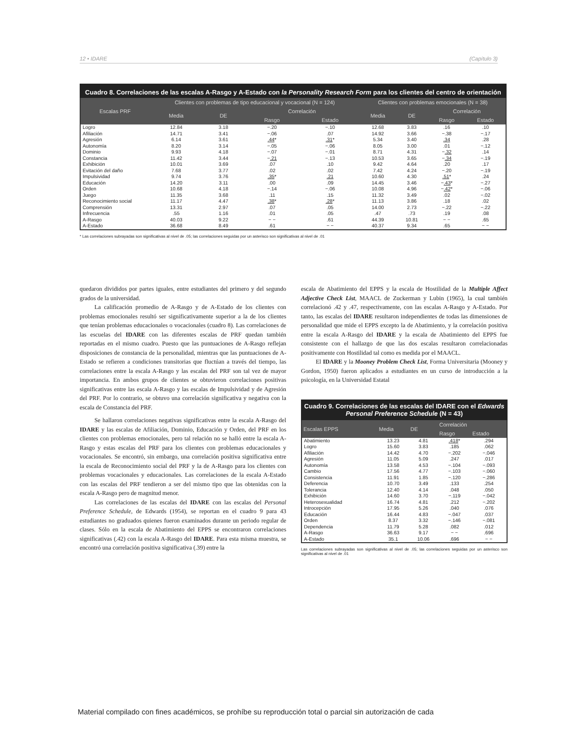12 • IDARE (Capítulo 3)
Cuadro 8. Correlaciones de las escalas A-Rasgo y A-Estado con la Personality Research Form para los clientes del centro de orientación
| Escalas PRF | Clientes con problemas de tipo educacional y vocacional (N = 124) | | | | Clientes con problemas emocionales (N = 38) | | | |
| --- | --- | --- | --- | --- | --- | --- | --- | --- |
| | Media | DE | Correlación | | Media | DE | Correlación | |
| | | | Rasgo | Estado | | | Rasgo | Estado |
| Logro | 12.84 | 3.18 | −.20 | −.10 | 12.68 | 3.83 | .16 | .10 |
| Afiliación | 14.71 | 3.41 | −.06 | .07 | 14.92 | 3.66 | −.38 | −.17 |
| Agresión | 6.14 | 3.61 | .44 * | .31 * | 5.34 | 3.40 | .34 | .28 |
| Autonomía | 8.20 | 3.14 | −.05 | −.06 | 8.05 | 3.00 | .01 | −.12 |
| Dominio | 9.93 | 4.18 | −.07 | −.01 | 8.71 | 4.31 | − .32 | .14 |
| Constancia | 11.42 | 3.44 | − .21 | −.13 | 10.53 | 3.65 | − .34 | −.19 |
| Exhibición | 10.01 | 3.69 | .07 | .10 | 9.42 | 4.64 | .20 | .17 |
| Evitación del daño | 7.68 | 3.77 | .02 | .02 | 7.42 | 4.24 | −.20 | −.19 |
| Impulsividad | 9.74 | 3.76 | .35 * | .21 | 10.60 | 4.30 | .51 * | .24 |
| Educación | 14.20 | 3.11 | .00 | .09 | 14.45 | 3.46 | − .43 * | −.27 |
| Orden | 10.68 | 4.18 | −.14 | −.06 | 10.08 | 4.96 | − .42 * | −.06 |
| Juego | 11.35 | 3.68 | .11 | .15 | 11.32 | 3.49 | .02 | −.02 |
| Reconocimiento social | 11.17 | 4.47 | .38 * | .28 * | 11.13 | 3.86 | .18 | .02 |
| Comprensión | 13.31 | 2.97 | .07 | .05 | 14.00 | 2.73 | −.22 | −.22 |
| Infrecuencia | .55 | 1.16 | .01 | .05 | .47 | .73 | .19 | .08 |
| A-Rasgo | 40.03 | 9.22 | − − | .61 | 44.39 | 10.81 | − − | .65 |
| A-Estado | 36.68 | 8.49 | .61 | − − | 40.37 | 9.34 | .65 | − − |
* Las correlaciones subrayadas son significativas al nivel de .05; las correlaciones seguidas por un asterisco son significativas al nivel de .01
quedaron divididos por partes iguales, entre estudiantes del primero y del segundo grados de la universidad.
La calificación promedio de A-Rasgo y de A-Estado de los clientes con problemas emocionales resultó ser significativamente superior a la de los clientes que tenían problemas educacionales o vocacionales (cuadro 8). Las correlaciones de las escuelas del IDARE con las diferentes escalas de PRF quedan también reportadas en el mismo cuadro. Puesto que las puntuaciones de A-Rasgo reflejan disposiciones de constancia de la personalidad, mientras que las puntuaciones de A-Estado se refieren a condiciones transitorias que fluctúan a través del tiempo, las correlaciones entre la escala A-Rasgo y las escalas del PRF son tal vez de mayor importancia. En ambos grupos de clientes se obtuvieron correlaciones positivas significativas entre las escala A-Rasgo y las escalas de Impulsividad y de Agresión del PRF. Por lo contrario, se obtuvo una correlación significativa y negativa con la escala de Constancia del PRF.
Se hallaron correlaciones negativas significativas entre la escala A-Rasgo del IDARE y las escalas de Afiliación, Dominio, Educación y Orden, del PRF en los clientes con problemas emocionales, pero tal relación no se halló entre la escala A-Rasgo y estas escalas del PRF para los clientes con problemas educacionales y vocacionales. Se encontró, sin embargo, una correlación positiva significativa entre la escala de Reconocimiento social del PRF y la de A-Rasgo para los clientes con problemas vocacionales y educacionales. Las correlaciones de la escala A-Estado con las escalas del PRF tendieron a ser del mismo tipo que las obtenidas con la escala A-Rasgo pero de magnitud menor.
Las correlaciones de las escalas del IDARE con las escalas del Personal Preference Schedule, de Edwards (1954), se reportan en el cuadro 9 para 43 estudiantes no graduados quienes fueron examinados durante un periodo regular de clases. Sólo en la escala de Abatimiento del EPPS se encontraron correlaciones significativas (.42) con la escala A-Rasgo del IDARE. Para esta misma muestra, se encontró una correlación positiva significativa (.39) entre la
escala de Abatimiento del EPPS y la escala de Hostilidad de la Multiple Affect Adjective Check List, MAACL de Zuckerman y Lubin (1965), la cual también correlacionó .42 y .47, respectivamente, con las escalas A-Rasgo y A-Estado. Por tanto, las escalas del IDARE resultaron independientes de todas las dimensiones de personalidad que mide el EPPS excepto la de Abatimiento, y la correlación positiva entre la escala A-Rasgo del IDARE y la escala de Abatimiento del EPPS fue consistente con el hallazgo de que las dos escalas resultaron correlacionadas positivamente con Hostilidad tal como es medida por el MAACL.
El IDARE y la Mooney Problem Check List, Forma Universitaria (Mooney y Gordon, 1950) fueron aplicados a estudiantes en un curso de introducción a la psicología, en la Universidad Estatal
Cuadro 9. Correlaciones de las escalas del IDARE con el Edwards Personal Preference Schedule (N = 43)
| Escalas EPPS | Media | DE | Correlación | |
| --- | --- | --- | --- | --- |
| | | | Rasgo | Estado |
| Abatimiento | 13.23 | 4.81 | .418 * | .294 |
| Logro | 15.60 | 3.83 | .185 | .062 |
| Afiliación | 14.42 | 4.70 | −.202 | −.046 |
| Agresión | 11.05 | 5.09 | .247 | .017 |
| Autonomía | 13.58 | 4.53 | −.104 | −.093 |
| Cambio | 17.56 | 4.77 | −.103 | −.060 |
| Consistencia | 11.91 | 1.85 | −.120 | −.286 |
| Deferencia | 10.70 | 3.49 | .133 | .254 |
| Tolerancia | 12.40 | 4.14 | .048 | .050 |
| Exhibición | 14.60 | 3.70 | −.119 | −.042 |
| Heterosexualidad | 16.74 | 4.81 | .212 | −.202 |
| Introcepción | 17.95 | 5.26 | .040 | .076 |
| Educación | 16.44 | 4.83 | −.047 | .037 |
| Orden | 8.37 | 3.32 | −.146 | −.081 |
| Dependencia | 11.79 | 5.28 | .082 | .012 |
| A-Rasgo | 36.63 | 9.17 | − − | .696 |
| A-Estado | 35.1 | 10.06 | .696 | − − |
Las correlaciones subrayadas son significativas al nivel de .05; las correlaciones seguidas por un asterisco son significativas al nivel de .01
Material compilado con fines académicos, se prohíbe su reproducción total o parcial sin autorización de cada